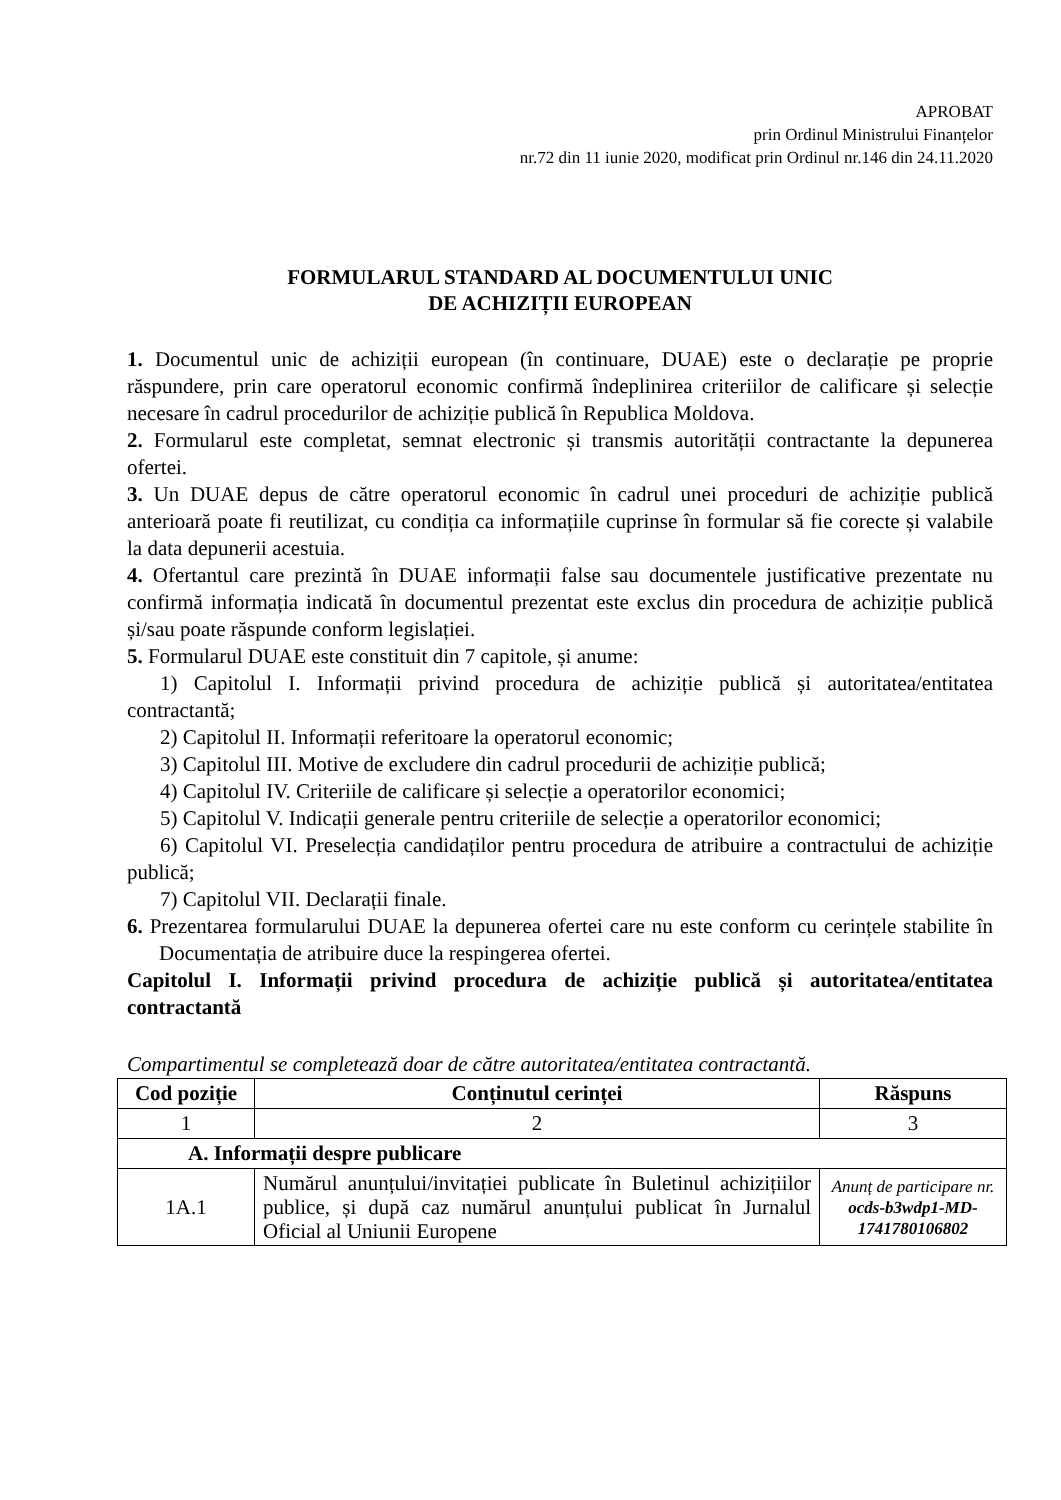APROBAT
prin Ordinul Ministrului Finanțelor
nr.72 din 11 iunie 2020, modificat prin Ordinul nr.146 din 24.11.2020
FORMULARUL STANDARD AL DOCUMENTULUI UNIC
DE ACHIZIȚII EUROPEAN
1. Documentul unic de achiziții european (în continuare, DUAE) este o declarație pe proprie răspundere, prin care operatorul economic confirmă îndeplinirea criteriilor de calificare și selecție necesare în cadrul procedurilor de achiziție publică în Republica Moldova.
2. Formularul este completat, semnat electronic și transmis autorității contractante la depunerea ofertei.
3. Un DUAE depus de către operatorul economic în cadrul unei proceduri de achiziție publică anterioară poate fi reutilizat, cu condiția ca informațiile cuprinse în formular să fie corecte și valabile la data depunerii acestuia.
4. Ofertantul care prezintă în DUAE informații false sau documentele justificative prezentate nu confirmă informația indicată în documentul prezentat este exclus din procedura de achiziție publică și/sau poate răspunde conform legislației.
5. Formularul DUAE este constituit din 7 capitole, și anume:
1) Capitolul I. Informații privind procedura de achiziție publică și autoritatea/entitatea contractantă;
2) Capitolul II. Informații referitoare la operatorul economic;
3) Capitolul III. Motive de excludere din cadrul procedurii de achiziție publică;
4) Capitolul IV. Criteriile de calificare și selecție a operatorilor economici;
5) Capitolul V. Indicații generale pentru criteriile de selecție a operatorilor economici;
6) Capitolul VI. Preselecția candidaților pentru procedura de atribuire a contractului de achiziție publică;
7) Capitolul VII. Declarații finale.
6. Prezentarea formularului DUAE la depunerea ofertei care nu este conform cu cerințele stabilite în Documentația de atribuire duce la respingerea ofertei.
Capitolul I. Informații privind procedura de achiziție publică și autoritatea/entitatea contractantă
Compartimentul se completează doar de către autoritatea/entitatea contractantă.
| Cod poziție | Conținutul cerinței | Răspuns |
| --- | --- | --- |
| 1 | 2 | 3 |
| A. Informații despre publicare | | |
| 1A.1 | Numărul anunțului/invitației publicate în Buletinul achizițiilor publice, și după caz numărul anunțului publicat în Jurnalul Oficial al Uniunii Europene | Anunț de participare nr. ocds-b3wdp1-MD-1741780106802 |